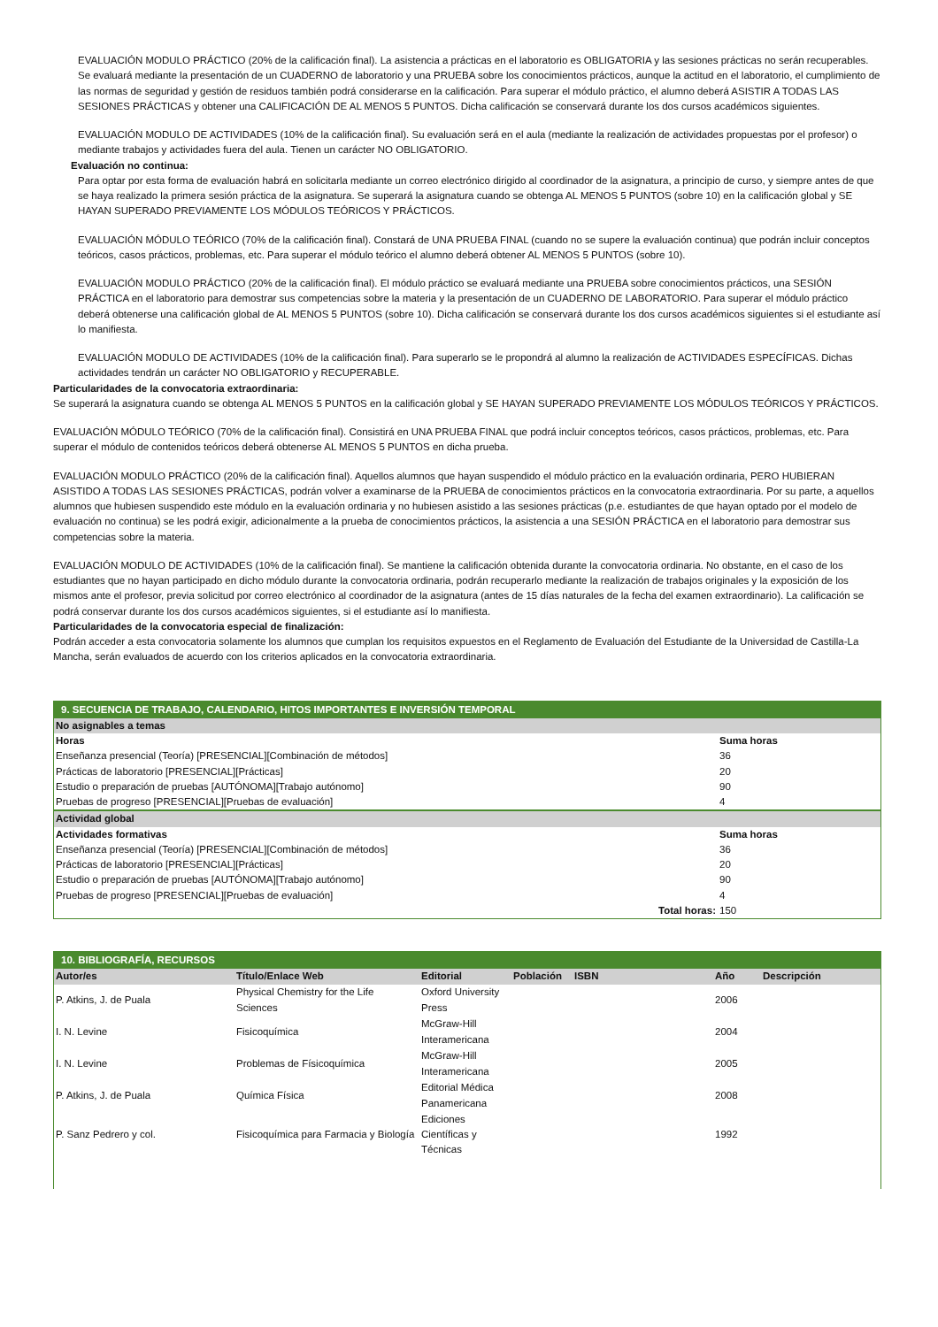EVALUACIÓN MODULO PRÁCTICO (20% de la calificación final). La asistencia a prácticas en el laboratorio es OBLIGATORIA y las sesiones prácticas no serán recuperables. Se evaluará mediante la presentación de un CUADERNO de laboratorio y una PRUEBA sobre los conocimientos prácticos, aunque la actitud en el laboratorio, el cumplimiento de las normas de seguridad y gestión de residuos también podrá considerarse en la calificación. Para superar el módulo práctico, el alumno deberá ASISTIR A TODAS LAS SESIONES PRÁCTICAS y obtener una CALIFICACIÓN DE AL MENOS 5 PUNTOS. Dicha calificación se conservará durante los dos cursos académicos siguientes.
EVALUACIÓN MODULO DE ACTIVIDADES (10% de la calificación final). Su evaluación será en el aula (mediante la realización de actividades propuestas por el profesor) o mediante trabajos y actividades fuera del aula. Tienen un carácter NO OBLIGATORIO.
Evaluación no continua:
Para optar por esta forma de evaluación habrá en solicitarla mediante un correo electrónico dirigido al coordinador de la asignatura, a principio de curso, y siempre antes de que se haya realizado la primera sesión práctica de la asignatura. Se superará la asignatura cuando se obtenga AL MENOS 5 PUNTOS (sobre 10) en la calificación global y SE HAYAN SUPERADO PREVIAMENTE LOS MÓDULOS TEÓRICOS Y PRÁCTICOS.
EVALUACIÓN MÓDULO TEÓRICO (70% de la calificación final). Constará de UNA PRUEBA FINAL (cuando no se supere la evaluación continua) que podrán incluir conceptos teóricos, casos prácticos, problemas, etc. Para superar el módulo teórico el alumno deberá obtener AL MENOS 5 PUNTOS (sobre 10).
EVALUACIÓN MODULO PRÁCTICO (20% de la calificación final). El módulo práctico se evaluará mediante una PRUEBA sobre conocimientos prácticos, una SESIÓN PRÁCTICA en el laboratorio para demostrar sus competencias sobre la materia y la presentación de un CUADERNO DE LABORATORIO. Para superar el módulo práctico deberá obtenerse una calificación global de AL MENOS 5 PUNTOS (sobre 10). Dicha calificación se conservará durante los dos cursos académicos siguientes si el estudiante así lo manifiesta.
EVALUACIÓN MODULO DE ACTIVIDADES (10% de la calificación final). Para superarlo se le propondrá al alumno la realización de ACTIVIDADES ESPECÍFICAS. Dichas actividades tendrán un carácter NO OBLIGATORIO y RECUPERABLE.
Particularidades de la convocatoria extraordinaria:
Se superará la asignatura cuando se obtenga AL MENOS 5 PUNTOS en la calificación global y SE HAYAN SUPERADO PREVIAMENTE LOS MÓDULOS TEÓRICOS Y PRÁCTICOS.
EVALUACIÓN MÓDULO TEÓRICO (70% de la calificación final). Consistirá en UNA PRUEBA FINAL que podrá incluir conceptos teóricos, casos prácticos, problemas, etc. Para superar el módulo de contenidos teóricos deberá obtenerse AL MENOS 5 PUNTOS en dicha prueba.
EVALUACIÓN MODULO PRÁCTICO (20% de la calificación final). Aquellos alumnos que hayan suspendido el módulo práctico en la evaluación ordinaria, PERO HUBIERAN ASISTIDO A TODAS LAS SESIONES PRÁCTICAS, podrán volver a examinarse de la PRUEBA de conocimientos prácticos en la convocatoria extraordinaria. Por su parte, a aquellos alumnos que hubiesen suspendido este módulo en la evaluación ordinaria y no hubiesen asistido a las sesiones prácticas (p.e. estudiantes de que hayan optado por el modelo de evaluación no continua) se les podrá exigir, adicionalmente a la prueba de conocimientos prácticos, la asistencia a una SESIÓN PRÁCTICA en el laboratorio para demostrar sus competencias sobre la materia.
EVALUACIÓN MODULO DE ACTIVIDADES (10% de la calificación final). Se mantiene la calificación obtenida durante la convocatoria ordinaria. No obstante, en el caso de los estudiantes que no hayan participado en dicho módulo durante la convocatoria ordinaria, podrán recuperarlo mediante la realización de trabajos originales y la exposición de los mismos ante el profesor, previa solicitud por correo electrónico al coordinador de la asignatura (antes de 15 días naturales de la fecha del examen extraordinario). La calificación se podrá conservar durante los dos cursos académicos siguientes, si el estudiante así lo manifiesta.
Particularidades de la convocatoria especial de finalización:
Podrán acceder a esta convocatoria solamente los alumnos que cumplan los requisitos expuestos en el Reglamento de Evaluación del Estudiante de la Universidad de Castilla-La Mancha, serán evaluados de acuerdo con los criterios aplicados en la convocatoria extraordinaria.
9. SECUENCIA DE TRABAJO, CALENDARIO, HITOS IMPORTANTES E INVERSIÓN TEMPORAL
No asignables a temas
| Horas | Suma horas |
| Enseñanza presencial (Teoría) [PRESENCIAL][Combinación de métodos] | 36 |
| Prácticas de laboratorio [PRESENCIAL][Prácticas] | 20 |
| Estudio o preparación de pruebas [AUTÓNOMA][Trabajo autónomo] | 90 |
| Pruebas de progreso [PRESENCIAL][Pruebas de evaluación] | 4 |
Actividad global
| Actividades formativas | Suma horas |
| Enseñanza presencial (Teoría) [PRESENCIAL][Combinación de métodos] | 36 |
| Prácticas de laboratorio [PRESENCIAL][Prácticas] | 20 |
| Estudio o preparación de pruebas [AUTÓNOMA][Trabajo autónomo] | 90 |
| Pruebas de progreso [PRESENCIAL][Pruebas de evaluación] | 4 |
| Total horas: | 150 |
10. BIBLIOGRAFÍA, RECURSOS
| Autor/es | Título/Enlace Web | Editorial | Población | ISBN | Año | Descripción |
| --- | --- | --- | --- | --- | --- | --- |
| P. Atkins, J. de Puala | Physical Chemistry for the Life Sciences | Oxford University Press | | | 2006 | |
| I. N. Levine | Fisicoquímica | McGraw-Hill Interamericana | | | 2004 | |
| I. N. Levine | Problemas de Físicoquímica | McGraw-Hill Interamericana | | | 2005 | |
| P. Atkins, J. de Puala | Química Física | Editorial Médica Panamericana | | | 2008 | |
| P. Sanz Pedrero y col. | Fisicoquímica para Farmacia y Biología | Ediciones Científicas y Técnicas | | | 1992 | |